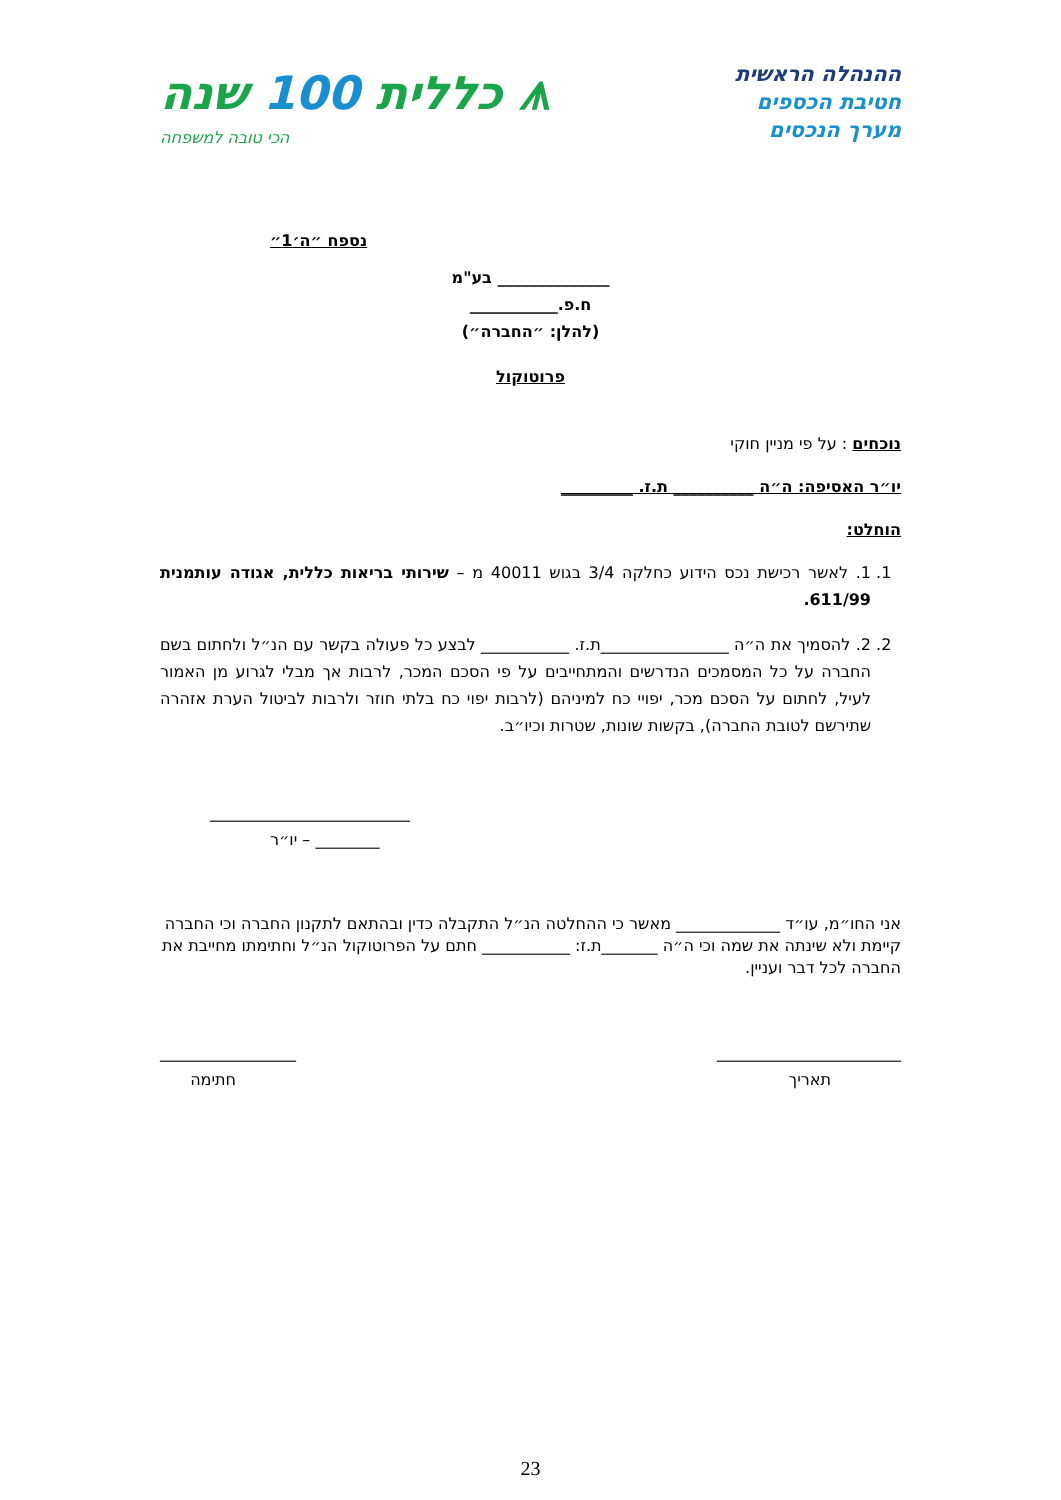ההנהלה הראשית
חטיבת הכספים
מערך הנכסים
⩚ כללית 100 שנה
הכי טובה למשפחה
נספח ״ה׳1״
______________ בע"מ
ח.פ.___________
(להלן: ״החברה״)
פרוטוקול
נוכחים : על פי מניין חוקי
יו״ר האסיפה: ה״ה __________ ת.ז. _________
הוחלט:
1. 1. לאשר רכישת נכס הידוע כחלקה 3/4 בגוש 40011 מ – שירותי בריאות כללית, אגודה עותמנית 611/99.
2. 2. להסמיך את ה״ה ________________ת.ז. ___________ לבצע כל פעולה בקשר עם הנ״ל ולחתום בשם החברה על כל המסמכים הנדרשים והמתחייבים על פי הסכם המכר, לרבות אך מבלי לגרוע מן האמור לעיל, לחתום על הסכם מכר, יפויי כח למיניהם (לרבות יפוי כח בלתי חוזר ולרבות לביטול הערת אזהרה שתירשם לטובת החברה), בקשות שונות, שטרות וכיו״ב.
_________________________
________ – יו״ר
אני החו״מ, עו״ד _____________ מאשר כי ההחלטה הנ״ל התקבלה כדין ובהתאם לתקנון החברה וכי החברה קיימת ולא שינתה את שמה וכי ה״ה _______ת.ז: ___________ חתם על הפרוטוקול הנ״ל וחתימתו מחייבת את החברה לכל דבר ועניין.
_______________________
תאריך
_________________
חתימה
23